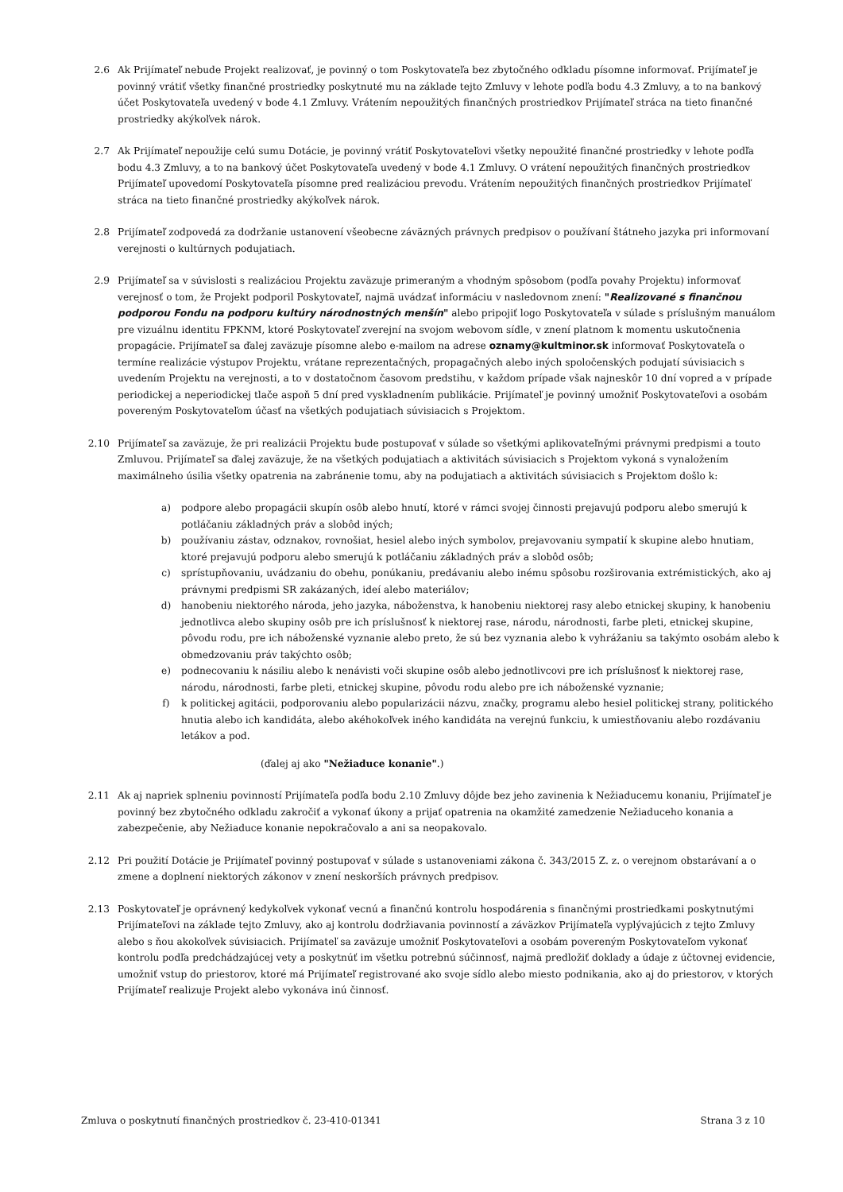2.6 Ak Prijímateľ nebude Projekt realizovať, je povinný o tom Poskytovateľa bez zbytočného odkladu písomne informovať. Prijímateľ je povinný vrátiť všetky finančné prostriedky poskytnuté mu na základe tejto Zmluvy v lehote podľa bodu 4.3 Zmluvy, a to na bankový účet Poskytovateľa uvedený v bode 4.1 Zmluvy. Vrátením nepoužitých finančných prostriedkov Prijímateľ stráca na tieto finančné prostriedky akýkoľvek nárok.
2.7 Ak Prijímateľ nepoužije celú sumu Dotácie, je povinný vrátiť Poskytovateľovi všetky nepoužité finančné prostriedky v lehote podľa bodu 4.3 Zmluvy, a to na bankový účet Poskytovateľa uvedený v bode 4.1 Zmluvy. O vrátení nepoužitých finančných prostriedkov Prijímateľ upovedomí Poskytovateľa písomne pred realizáciou prevodu. Vrátením nepoužitých finančných prostriedkov Prijímateľ stráca na tieto finančné prostriedky akýkoľvek nárok.
2.8 Prijímateľ zodpovedá za dodržanie ustanovení všeobecne záväzných právnych predpisov o používaní štátneho jazyka pri informovaní verejnosti o kultúrnych podujatiach.
2.9 Prijímateľ sa v súvislosti s realizáciou Projektu zaväzuje primeraným a vhodným spôsobom (podľa povahy Projektu) informovať verejnosť o tom, že Projekt podporil Poskytovateľ, najmä uvádzať informáciu v nasledovnom znení: "Realizované s finančnou podporou Fondu na podporu kultúry národnostných menšín" alebo pripojiť logo Poskytovateľa v súlade s príslušným manuálom pre vizuálnu identitu FPKNM, ktoré Poskytovateľ zverejní na svojom webovom sídle, v znení platnom k momentu uskutočnenia propagácie. Prijímateľ sa ďalej zaväzuje písomne alebo e-mailom na adrese oznamy@kultminor.sk informovať Poskytovateľa o termíne realizácie výstupov Projektu, vrátane reprezentačných, propagačných alebo iných spoločenských podujatí súvisiacich s uvedením Projektu na verejnosti, a to v dostatočnom časovom predstihu, v každom prípade však najneskôr 10 dní vopred a v prípade periodickej a neperiodickej tlače aspoň 5 dní pred vyskladnením publikácie. Prijímateľ je povinný umožniť Poskytovateľovi a osobám povereným Poskytovateľom účasť na všetkých podujatiach súvisiacich s Projektom.
2.10 Prijímateľ sa zaväzuje, že pri realizácii Projektu bude postupovať v súlade so všetkými aplikovateľnými právnymi predpismi a touto Zmluvou. Prijímateľ sa ďalej zaväzuje, že na všetkých podujatiach a aktivitách súvisiacich s Projektom vykoná s vynaložením maximálneho úsilia všetky opatrenia na zabránenie tomu, aby na podujatiach a aktivitách súvisiacich s Projektom došlo k:
a) podpore alebo propagácii skupín osôb alebo hnutí, ktoré v rámci svojej činnosti prejavujú podporu alebo smerujú k potláčaniu základných práv a slobôd iných;
b) používaniu zástav, odznakov, rovnošiat, hesiel alebo iných symbolov, prejavovaniu sympatií k skupine alebo hnutiam, ktoré prejavujú podporu alebo smerujú k potláčaniu základných práv a slobôd osôb;
c) sprístupňovaniu, uvádzaniu do obehu, ponúkaniu, predávaniu alebo inému spôsobu rozširovania extrémistických, ako aj právnymi predpismi SR zakázaných, ideí alebo materiálov;
d) hanobeniu niektorého národa, jeho jazyka, náboženstva, k hanobeniu niektorej rasy alebo etnickej skupiny, k hanobeniu jednotlivca alebo skupiny osôb pre ich príslušnosť k niektorej rase, národu, národnosti, farbe pleti, etnickej skupine, pôvodu rodu, pre ich náboženské vyznanie alebo preto, že sú bez vyznania alebo k vyhrážaniu sa takýmto osobám alebo k obmedzovaniu práv takýchto osôb;
e) podnecovaniu k násiliu alebo k nenávisti voči skupine osôb alebo jednotlivcovi pre ich príslušnosť k niektorej rase, národu, národnosti, farbe pleti, etnickej skupine, pôvodu rodu alebo pre ich náboženské vyznanie;
f) k politickej agitácii, podporovaniu alebo popularizácii názvu, značky, programu alebo hesiel politickej strany, politického hnutia alebo ich kandidáta, alebo akéhokoľvek iného kandidáta na verejnú funkciu, k umiestňovaniu alebo rozdávaniu letákov a pod.
(ďalej aj ako "Nežiaduce konanie".)
2.11 Ak aj napriek splneniu povinností Prijímateľa podľa bodu 2.10 Zmluvy dôjde bez jeho zavinenia k Nežiaducemu konaniu, Prijímateľ je povinný bez zbytočného odkladu zakročiť a vykonať úkony a prijať opatrenia na okamžité zamedzenie Nežiaduceho konania a zabezpečenie, aby Nežiaduce konanie nepokračovalo a ani sa neopakovalo.
2.12 Pri použití Dotácie je Prijímateľ povinný postupovať v súlade s ustanoveniami zákona č. 343/2015 Z. z. o verejnom obstarávaní a o zmene a doplnení niektorých zákonov v znení neskorších právnych predpisov.
2.13 Poskytovateľ je oprávnený kedykoľvek vykonať vecnú a finančnú kontrolu hospodárenia s finančnými prostriedkami poskytnutými Prijímateľovi na základe tejto Zmluvy, ako aj kontrolu dodržiavania povinností a záväzkov Prijímateľa vyplývajúcich z tejto Zmluvy alebo s ňou akokoľvek súvisiacich. Prijímateľ sa zaväzuje umožniť Poskytovateľovi a osobám povereným Poskytovateľom vykonať kontrolu podľa predchádzajúcej vety a poskytnúť im všetku potrebnú súčinnosť, najmä predložiť doklady a údaje z účtovnej evidencie, umožniť vstup do priestorov, ktoré má Prijímateľ registrované ako svoje sídlo alebo miesto podnikania, ako aj do priestorov, v ktorých Prijímateľ realizuje Projekt alebo vykonáva inú činnosť.
Zmluva o poskytnutí finančných prostriedkov č. 23-410-01341 Strana 3 z 10